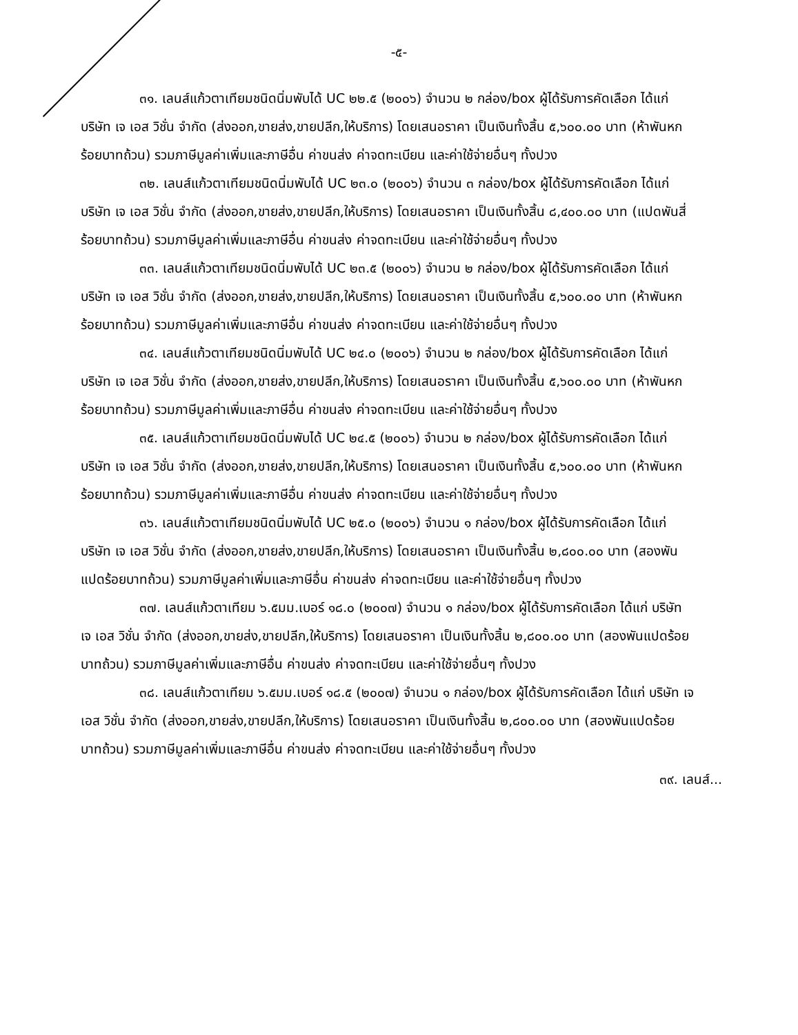-๕-
๓๑. เลนส์แก้วตาเทียมชนิดนิ่มพับได้ UC ๒๒.๕ (๒๐๐๖) จำนวน ๒ กล่อง/box ผู้ได้รับการคัดเลือก ได้แก่ บริษัท เจ เอส วิชั่น จำกัด (ส่งออก,ขายส่ง,ขายปลีก,ให้บริการ) โดยเสนอราคา เป็นเงินทั้งสิ้น ๕,๖๐๐.๐๐ บาท (ห้าพันหกร้อยบาทถ้วน) รวมภาษีมูลค่าเพิ่มและภาษีอื่น ค่าขนส่ง ค่าจดทะเบียน และค่าใช้จ่ายอื่นๆ ทั้งปวง
๓๒. เลนส์แก้วตาเทียมชนิดนิ่มพับได้ UC ๒๓.๐ (๒๐๐๖) จำนวน ๓ กล่อง/box ผู้ได้รับการคัดเลือก ได้แก่ บริษัท เจ เอส วิชั่น จำกัด (ส่งออก,ขายส่ง,ขายปลีก,ให้บริการ) โดยเสนอราคา เป็นเงินทั้งสิ้น ๘,๔๐๐.๐๐ บาท (แปดพันสี่ร้อยบาทถ้วน) รวมภาษีมูลค่าเพิ่มและภาษีอื่น ค่าขนส่ง ค่าจดทะเบียน และค่าใช้จ่ายอื่นๆ ทั้งปวง
๓๓. เลนส์แก้วตาเทียมชนิดนิ่มพับได้ UC ๒๓.๕ (๒๐๐๖) จำนวน ๒ กล่อง/box ผู้ได้รับการคัดเลือก ได้แก่ บริษัท เจ เอส วิชั่น จำกัด (ส่งออก,ขายส่ง,ขายปลีก,ให้บริการ) โดยเสนอราคา เป็นเงินทั้งสิ้น ๕,๖๐๐.๐๐ บาท (ห้าพันหกร้อยบาทถ้วน) รวมภาษีมูลค่าเพิ่มและภาษีอื่น ค่าขนส่ง ค่าจดทะเบียน และค่าใช้จ่ายอื่นๆ ทั้งปวง
๓๔. เลนส์แก้วตาเทียมชนิดนิ่มพับได้ UC ๒๔.๐ (๒๐๐๖) จำนวน ๒ กล่อง/box ผู้ได้รับการคัดเลือก ได้แก่ บริษัท เจ เอส วิชั่น จำกัด (ส่งออก,ขายส่ง,ขายปลีก,ให้บริการ) โดยเสนอราคา เป็นเงินทั้งสิ้น ๕,๖๐๐.๐๐ บาท (ห้าพันหกร้อยบาทถ้วน) รวมภาษีมูลค่าเพิ่มและภาษีอื่น ค่าขนส่ง ค่าจดทะเบียน และค่าใช้จ่ายอื่นๆ ทั้งปวง
๓๕. เลนส์แก้วตาเทียมชนิดนิ่มพับได้ UC ๒๔.๕ (๒๐๐๖) จำนวน ๒ กล่อง/box ผู้ได้รับการคัดเลือก ได้แก่ บริษัท เจ เอส วิชั่น จำกัด (ส่งออก,ขายส่ง,ขายปลีก,ให้บริการ) โดยเสนอราคา เป็นเงินทั้งสิ้น ๕,๖๐๐.๐๐ บาท (ห้าพันหกร้อยบาทถ้วน) รวมภาษีมูลค่าเพิ่มและภาษีอื่น ค่าขนส่ง ค่าจดทะเบียน และค่าใช้จ่ายอื่นๆ ทั้งปวง
๓๖. เลนส์แก้วตาเทียมชนิดนิ่มพับได้ UC ๒๕.๐ (๒๐๐๖) จำนวน ๑ กล่อง/box ผู้ได้รับการคัดเลือก ได้แก่ บริษัท เจ เอส วิชั่น จำกัด (ส่งออก,ขายส่ง,ขายปลีก,ให้บริการ) โดยเสนอราคา เป็นเงินทั้งสิ้น ๒,๘๐๐.๐๐ บาท (สองพันแปดร้อยบาทถ้วน) รวมภาษีมูลค่าเพิ่มและภาษีอื่น ค่าขนส่ง ค่าจดทะเบียน และค่าใช้จ่ายอื่นๆ ทั้งปวง
๓๗. เลนส์แก้วตาเทียม ๖.๕มม.เบอร์ ๑๘.๐ (๒๐๐๗) จำนวน ๑ กล่อง/box ผู้ได้รับการคัดเลือก ได้แก่ บริษัท เจ เอส วิชั่น จำกัด (ส่งออก,ขายส่ง,ขายปลีก,ให้บริการ) โดยเสนอราคา เป็นเงินทั้งสิ้น ๒,๘๐๐.๐๐ บาท (สองพันแปดร้อยบาทถ้วน) รวมภาษีมูลค่าเพิ่มและภาษีอื่น ค่าขนส่ง ค่าจดทะเบียน และค่าใช้จ่ายอื่นๆ ทั้งปวง
๓๘. เลนส์แก้วตาเทียม ๖.๕มม.เบอร์ ๑๘.๕ (๒๐๐๗) จำนวน ๑ กล่อง/box ผู้ได้รับการคัดเลือก ได้แก่ บริษัท เจ เอส วิชั่น จำกัด (ส่งออก,ขายส่ง,ขายปลีก,ให้บริการ) โดยเสนอราคา เป็นเงินทั้งสิ้น ๒,๘๐๐.๐๐ บาท (สองพันแปดร้อยบาทถ้วน) รวมภาษีมูลค่าเพิ่มและภาษีอื่น ค่าขนส่ง ค่าจดทะเบียน และค่าใช้จ่ายอื่นๆ ทั้งปวง
๓๙. เลนส์...